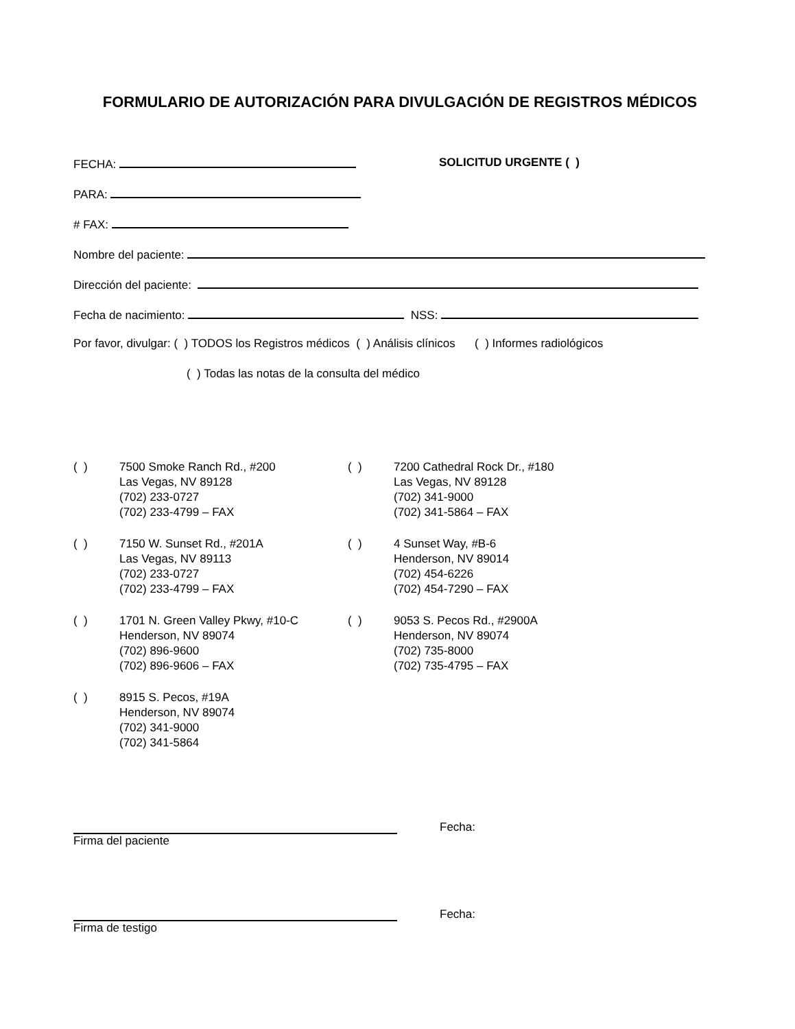FORMULARIO DE AUTORIZACIÓN PARA DIVULGACIÓN DE REGISTROS MÉDICOS
FECHA: SOLICITUD URGENTE ( )
PARA:
# FAX:
Nombre del paciente:
Dirección del paciente:
Fecha de nacimiento: NSS:
Por favor, divulgar: ( ) TODOS los Registros médicos ( ) Análisis clínicos ( ) Informes radiológicos
( ) Todas las notas de la consulta del médico
( ) 7500 Smoke Ranch Rd., #200
Las Vegas, NV 89128
(702) 233-0727
(702) 233-4799 – FAX
( ) 7200 Cathedral Rock Dr., #180
Las Vegas, NV 89128
(702) 341-9000
(702) 341-5864 – FAX
( ) 7150 W. Sunset Rd., #201A
Las Vegas, NV 89113
(702) 233-0727
(702) 233-4799 – FAX
( ) 4 Sunset Way, #B-6
Henderson, NV 89014
(702) 454-6226
(702) 454-7290 – FAX
( ) 1701 N. Green Valley Pkwy, #10-C
Henderson, NV 89074
(702) 896-9600
(702) 896-9606 – FAX
( ) 9053 S. Pecos Rd., #2900A
Henderson, NV 89074
(702) 735-8000
(702) 735-4795 – FAX
( ) 8915 S. Pecos, #19A
Henderson, NV 89074
(702) 341-9000
(702) 341-5864
Fecha:
Firma del paciente
Fecha:
Firma de testigo